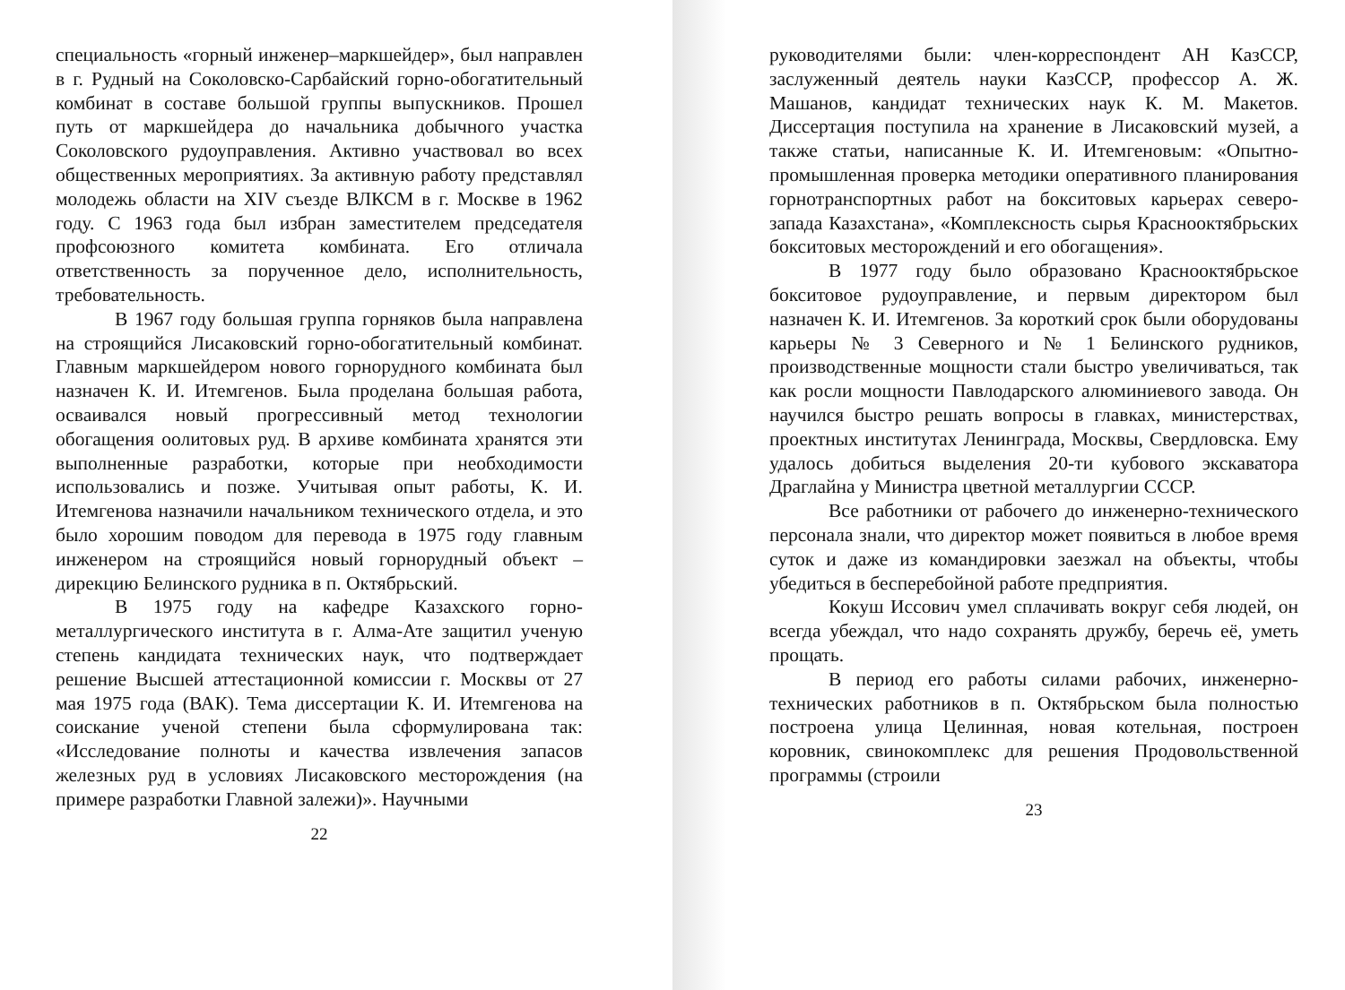специальность «горный инженер–маркшейдер», был направлен в г. Рудный на Соколовско-Сарбайский горно-обогатительный комбинат в составе большой группы выпускников. Прошел путь от маркшейдера до начальника добычного участка Соколовского рудоуправления. Активно участвовал во всех общественных мероприятиях. За активную работу представлял молодежь области на XIV съезде ВЛКСМ в г. Москве в 1962 году. С 1963 года был избран заместителем председателя профсоюзного комитета комбината. Его отличала ответственность за порученное дело, исполнительность, требовательность.
В 1967 году большая группа горняков была направлена на строящийся Лисаковский горно-обогатительный комбинат. Главным маркшейдером нового горнорудного комбината был назначен К. И. Итемгенов. Была проделана большая работа, осваивался новый прогрессивный метод технологии обогащения оолитовых руд. В архиве комбината хранятся эти выполненные разработки, которые при необходимости использовались и позже. Учитывая опыт работы, К. И. Итемгенова назначили начальником технического отдела, и это было хорошим поводом для перевода в 1975 году главным инженером на строящийся новый горнорудный объект – дирекцию Белинского рудника в п. Октябрьский.
В 1975 году на кафедре Казахского горно-металлургического института в г. Алма-Ате защитил ученую степень кандидата технических наук, что подтверждает решение Высшей аттестационной комиссии г. Москвы от 27 мая 1975 года (ВАК). Тема диссертации К. И. Итемгенова на соискание ученой степени была сформулирована так: «Исследование полноты и качества извлечения запасов железных руд в условиях Лисаковского месторождения (на примере разработки Главной залежи)». Научными
22
руководителями были: член-корреспондент АН КазССР, заслуженный деятель науки КазССР, профессор А. Ж. Машанов, кандидат технических наук К. М. Макетов. Диссертация поступила на хранение в Лисаковский музей, а также статьи, написанные К. И. Итемгеновым: «Опытно-промышленная проверка методики оперативного планирования горнотранспортных работ на бокситовых карьерах северо-запада Казахстана», «Комплексность сырья Краснооктябрьских бокситовых месторождений и его обогащения».
В 1977 году было образовано Краснооктябрьское бокситовое рудоуправление, и первым директором был назначен К. И. Итемгенов. За короткий срок были оборудованы карьеры № 3 Северного и № 1 Белинского рудников, производственные мощности стали быстро увеличиваться, так как росли мощности Павлодарского алюминиевого завода. Он научился быстро решать вопросы в главках, министерствах, проектных институтах Ленинграда, Москвы, Свердловска. Ему удалось добиться выделения 20-ти кубового экскаватора Драглайна у Министра цветной металлургии СССР.
Все работники от рабочего до инженерно-технического персонала знали, что директор может появиться в любое время суток и даже из командировки заезжал на объекты, чтобы убедиться в бесперебойной работе предприятия.
Кокуш Иссович умел сплачивать вокруг себя людей, он всегда убеждал, что надо сохранять дружбу, беречь её, уметь прощать.
В период его работы силами рабочих, инженерно-технических работников в п. Октябрьском была полностью построена улица Целинная, новая котельная, построен коровник, свинокомплекс для решения Продовольственной программы (строили
23